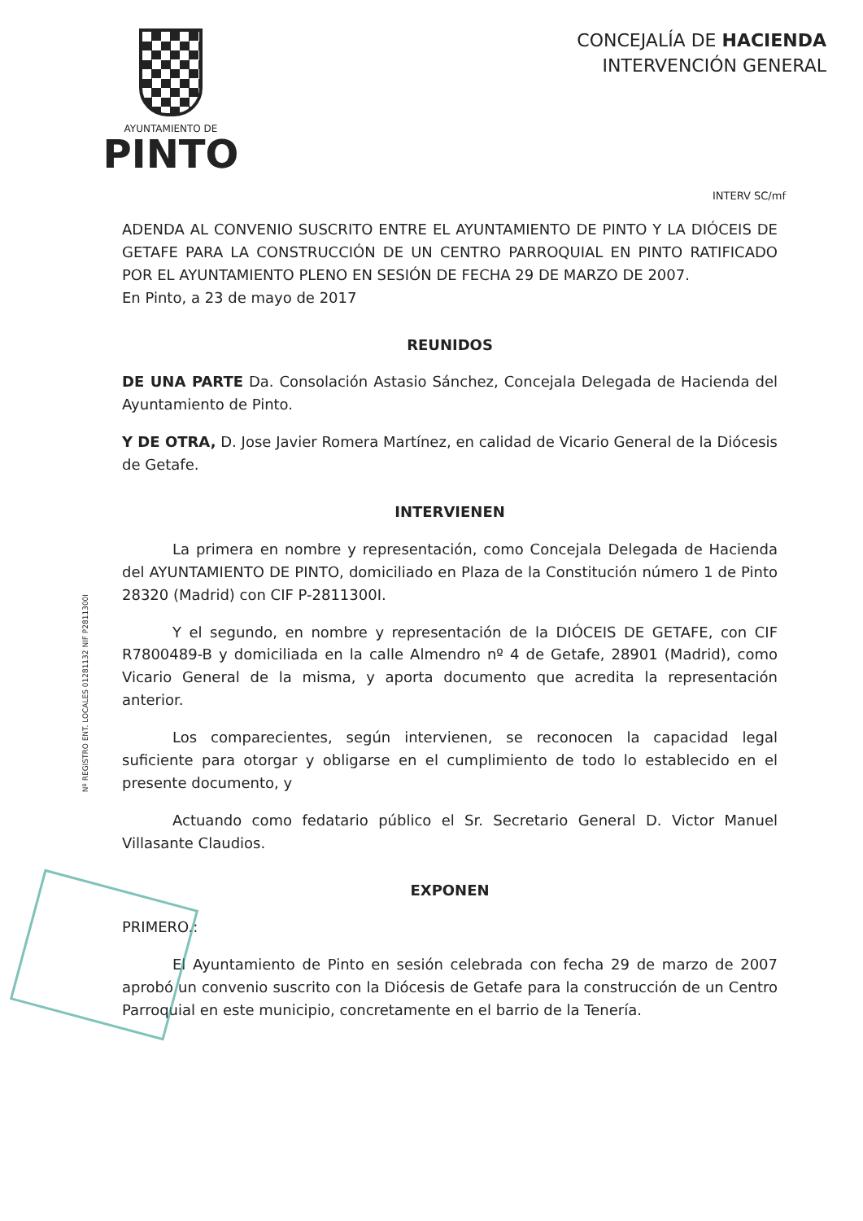AYUNTAMIENTO DE
PINTO
CONCEJALÍA DE HACIENDA
INTERVENCIÓN GENERAL
INTERV SC/mf
ADENDA AL CONVENIO SUSCRITO ENTRE EL AYUNTAMIENTO DE PINTO Y LA DIÓCEIS DE GETAFE PARA LA CONSTRUCCIÓN DE UN CENTRO PARROQUIAL EN PINTO RATIFICADO POR EL AYUNTAMIENTO PLENO EN SESIÓN DE FECHA 29 DE MARZO DE 2007.
En Pinto, a 23 de mayo de 2017
REUNIDOS
DE UNA PARTE Da. Consolación Astasio Sánchez, Concejala Delegada de Hacienda del Ayuntamiento de Pinto.
Y DE OTRA, D. Jose Javier Romera Martínez, en calidad de Vicario General de la Diócesis de Getafe.
INTERVIENEN
La primera en nombre y representación, como Concejala Delegada de Hacienda del AYUNTAMIENTO DE PINTO, domiciliado en Plaza de la Constitución número 1 de Pinto 28320 (Madrid) con CIF P-2811300I.
Y el segundo, en nombre y representación de la DIÓCEIS DE GETAFE, con CIF R7800489-B y domiciliada en la calle Almendro nº 4 de Getafe, 28901 (Madrid), como Vicario General de la misma, y aporta documento que acredita la representación anterior.
Los comparecientes, según intervienen, se reconocen la capacidad legal suficiente para otorgar y obligarse en el cumplimiento de todo lo establecido en el presente documento, y
Actuando como fedatario público el Sr. Secretario General D. Victor Manuel Villasante Claudios.
EXPONEN
PRIMERO.:
El Ayuntamiento de Pinto en sesión celebrada con fecha 29 de marzo de 2007 aprobó un convenio suscrito con la Diócesis de Getafe para la construcción de un Centro Parroquial en este municipio, concretamente en el barrio de la Tenería.
Nº REGISTRO ENT. LOCALES 01281132 NIF P2811300I